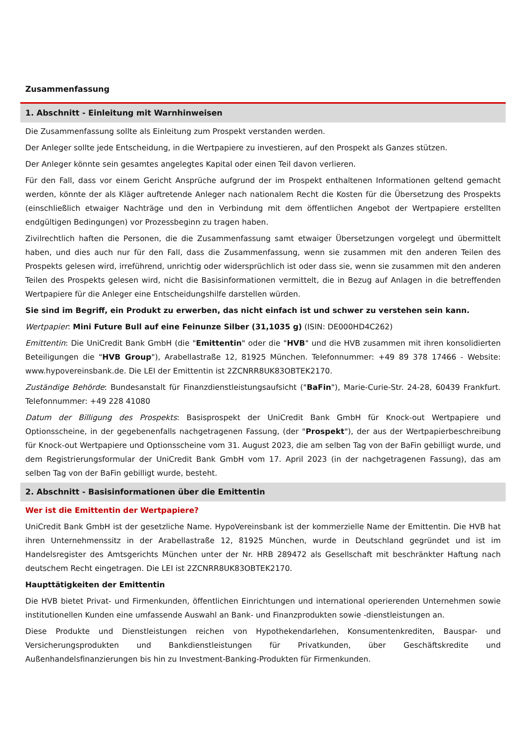Zusammenfassung
1. Abschnitt - Einleitung mit Warnhinweisen
Die Zusammenfassung sollte als Einleitung zum Prospekt verstanden werden.
Der Anleger sollte jede Entscheidung, in die Wertpapiere zu investieren, auf den Prospekt als Ganzes stützen.
Der Anleger könnte sein gesamtes angelegtes Kapital oder einen Teil davon verlieren.
Für den Fall, dass vor einem Gericht Ansprüche aufgrund der im Prospekt enthaltenen Informationen geltend gemacht werden, könnte der als Kläger auftretende Anleger nach nationalem Recht die Kosten für die Übersetzung des Prospekts (einschließlich etwaiger Nachträge und den in Verbindung mit dem öffentlichen Angebot der Wertpapiere erstellten endgültigen Bedingungen) vor Prozessbeginn zu tragen haben.
Zivilrechtlich haften die Personen, die die Zusammenfassung samt etwaiger Übersetzungen vorgelegt und übermittelt haben, und dies auch nur für den Fall, dass die Zusammenfassung, wenn sie zusammen mit den anderen Teilen des Prospekts gelesen wird, irreführend, unrichtig oder widersprüchlich ist oder dass sie, wenn sie zusammen mit den anderen Teilen des Prospekts gelesen wird, nicht die Basisinformationen vermittelt, die in Bezug auf Anlagen in die betreffenden Wertpapiere für die Anleger eine Entscheidungshilfe darstellen würden.
Sie sind im Begriff, ein Produkt zu erwerben, das nicht einfach ist und schwer zu verstehen sein kann.
Wertpapier: Mini Future Bull auf eine Feinunze Silber (31,1035 g) (ISIN: DE000HD4C262)
Emittentin: Die UniCredit Bank GmbH (die "Emittentin" oder die "HVB" und die HVB zusammen mit ihren konsolidierten Beteiligungen die "HVB Group"), Arabellastraße 12, 81925 München. Telefonnummer: +49 89 378 17466 - Website: www.hypovereinsbank.de. Die LEI der Emittentin ist 2ZCNRR8UK83OBTEK2170.
Zuständige Behörde: Bundesanstalt für Finanzdienstleistungsaufsicht ("BaFin"), Marie-Curie-Str. 24-28, 60439 Frankfurt. Telefonnummer: +49 228 41080
Datum der Billigung des Prospekts: Basisprospekt der UniCredit Bank GmbH für Knock-out Wertpapiere und Optionsscheine, in der gegebenenfalls nachgetragenen Fassung, (der "Prospekt"), der aus der Wertpapierbeschreibung für Knock-out Wertpapiere und Optionsscheine vom 31. August 2023, die am selben Tag von der BaFin gebilligt wurde, und dem Registrierungsformular der UniCredit Bank GmbH vom 17. April 2023 (in der nachgetragenen Fassung), das am selben Tag von der BaFin gebilligt wurde, besteht.
2. Abschnitt - Basisinformationen über die Emittentin
Wer ist die Emittentin der Wertpapiere?
UniCredit Bank GmbH ist der gesetzliche Name. HypoVereinsbank ist der kommerzielle Name der Emittentin. Die HVB hat ihren Unternehmenssitz in der Arabellastraße 12, 81925 München, wurde in Deutschland gegründet und ist im Handelsregister des Amtsgerichts München unter der Nr. HRB 289472 als Gesellschaft mit beschränkter Haftung nach deutschem Recht eingetragen. Die LEI ist 2ZCNRR8UK83OBTEK2170.
Haupttätigkeiten der Emittentin
Die HVB bietet Privat- und Firmenkunden, öffentlichen Einrichtungen und international operierenden Unternehmen sowie institutionellen Kunden eine umfassende Auswahl an Bank- und Finanzprodukten sowie -dienstleistungen an.
Diese Produkte und Dienstleistungen reichen von Hypothekendarlehen, Konsumentenkrediten, Bauspar- und Versicherungsprodukten und Bankdienstleistungen für Privatkunden, über Geschäftskredite und Außenhandelsfinanzierungen bis hin zu Investment-Banking-Produkten für Firmenkunden.